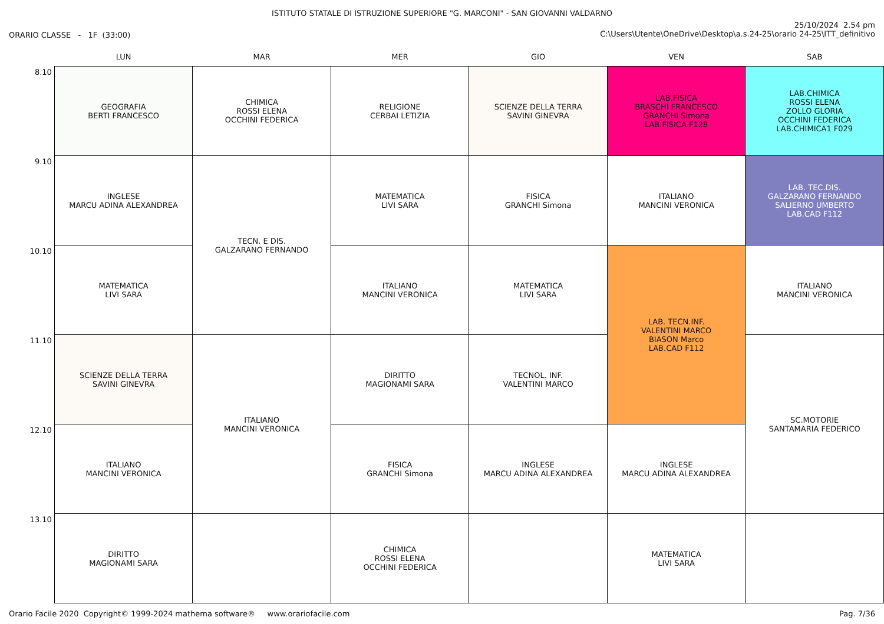ISTITUTO STATALE DI ISTRUZIONE SUPERIORE "G. MARCONI" - SAN GIOVANNI VALDARNO
ORARIO CLASSE - 1F (33:00)
25/10/2024 2.54 pm
C:\Users\Utente\OneDrive\Desktop\a.s.24-25\orario 24-25\ITT_definitivo
| | LUN | MAR | MER | GIO | VEN | SAB |
| --- | --- | --- | --- | --- | --- | --- |
| 8.10 | GEOGRAFIA BERTI FRANCESCO | CHIMICA ROSSI ELENA OCCHINI FEDERICA | RELIGIONE CERBAI LETIZIA | SCIENZE DELLA TERRA SAVINI GINEVRA | LAB.FISICA BRASCHI FRANCESCO GRANCHI Simona LAB.FISICA F128 | LAB.CHIMICA ROSSI ELENA ZOLLO GLORIA OCCHINI FEDERICA LAB.CHIMICA1 F029 |
| 9.10 | INGLESE MARCU ADINA ALEXANDREA | TECN. E DIS. GALZARANO FERNANDO | MATEMATICA LIVI SARA | FISICA GRANCHI Simona | ITALIANO MANCINI VERONICA | LAB. TEC.DIS. GALZARANO FERNANDO SALIERNO UMBERTO LAB.CAD F112 |
| 10.10 | MATEMATICA LIVI SARA | | ITALIANO MANCINI VERONICA | MATEMATICA LIVI SARA | LAB. TECN.INF. VALENTINI MARCO BIASON Marco LAB.CAD F112 | ITALIANO MANCINI VERONICA |
| 11.10 | SCIENZE DELLA TERRA SAVINI GINEVRA | ITALIANO MANCINI VERONICA | DIRITTO MAGIONAMI SARA | TECNOL. INF. VALENTINI MARCO | | SC.MOTORIE SANTAMARIA FEDERICO |
| 12.10 | ITALIANO MANCINI VERONICA | | FISICA GRANCHI Simona | INGLESE MARCU ADINA ALEXANDREA | INGLESE MARCU ADINA ALEXANDREA | |
| 13.10 | DIRITTO MAGIONAMI SARA | | CHIMICA ROSSI ELENA OCCHINI FEDERICA | | MATEMATICA LIVI SARA | |
Orario Facile 2020 Copyright© 1999-2024 mathema software® www.orariofacile.com
Pag. 7/36